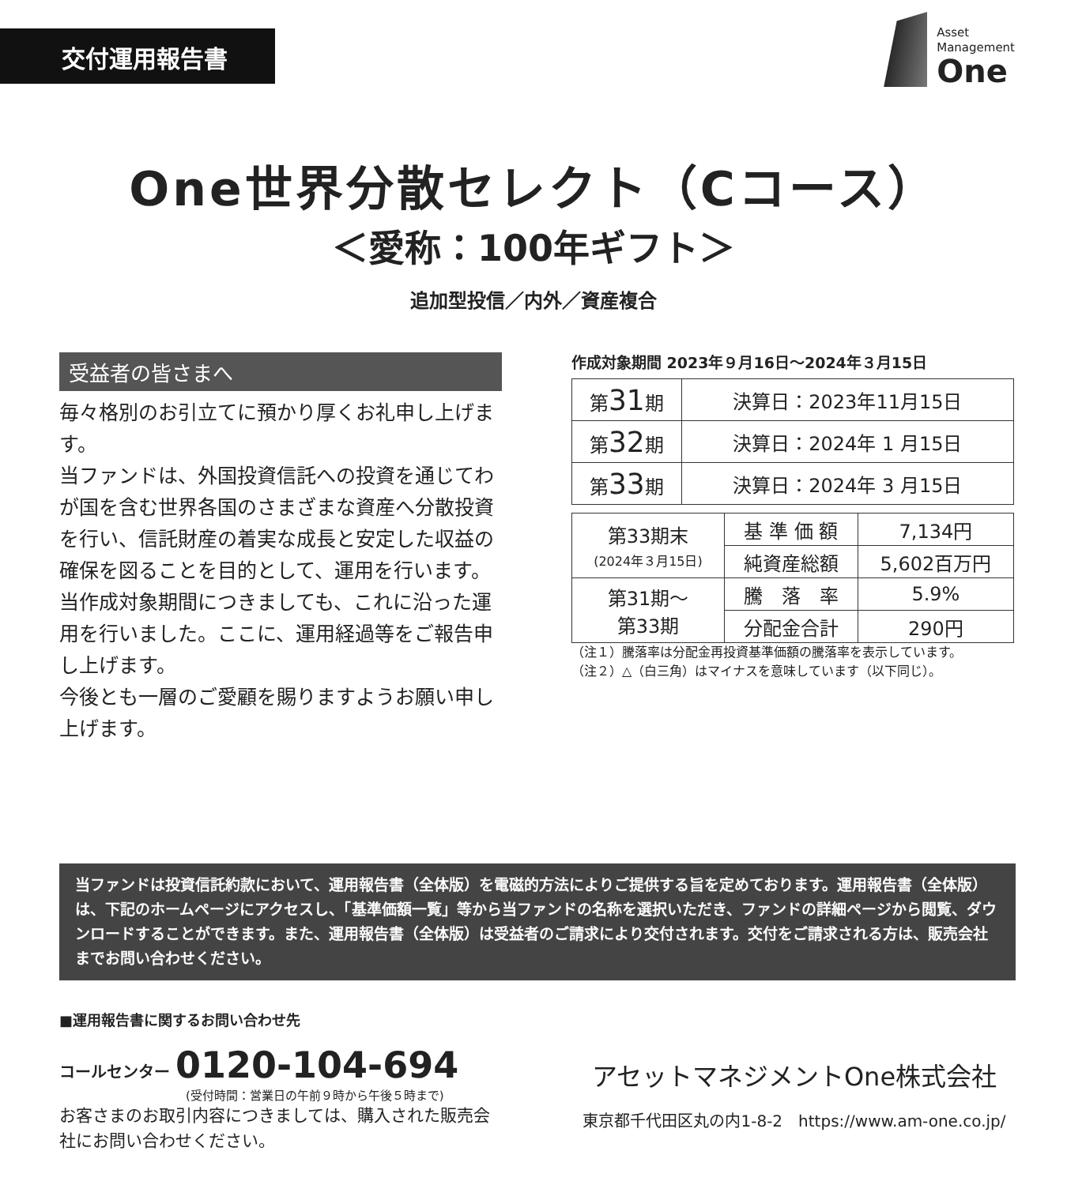交付運用報告書
Asset
Management
One
One世界分散セレクト（Cコース）
＜愛称：100年ギフト＞
追加型投信／内外／資産複合
受益者の皆さまへ
毎々格別のお引立てに預かり厚くお礼申し上げます。
当ファンドは、外国投資信託への投資を通じてわが国を含む世界各国のさまざまな資産へ分散投資を行い、信託財産の着実な成長と安定した収益の確保を図ることを目的として、運用を行います。
当作成対象期間につきましても、これに沿った運用を行いました。ここに、運用経過等をご報告申し上げます。
今後とも一層のご愛顧を賜りますようお願い申し上げます。
作成対象期間 2023年９月16日～2024年３月15日
| 第 31 期 | 決算日：2023年11月15日 |
| 第 32 期 | 決算日：2024年 1 月15日 |
| 第 33 期 | 決算日：2024年 3 月15日 |
| 第33期末 (2024年３月15日) | 基 準 価 額 | 7,134円 |
| | 純資産総額 | 5,602百万円 |
| 第31期～ 第33期 | 騰 落 率 | 5.9% |
| | 分配金合計 | 290円 |
（注１）騰落率は分配金再投資基準価額の騰落率を表示しています。
（注２）△（白三角）はマイナスを意味しています（以下同じ）。
当ファンドは投資信託約款において、運用報告書（全体版）を電磁的方法によりご提供する旨を定めております。運用報告書（全体版）は、下記のホームページにアクセスし、「基準価額一覧」等から当ファンドの名称を選択いただき、ファンドの詳細ページから閲覧、ダウンロードすることができます。また、運用報告書（全体版）は受益者のご請求により交付されます。交付をご請求される方は、販売会社までお問い合わせください。
■運用報告書に関するお問い合わせ先
コールセンター 0120-104-694
(受付時間：営業日の午前９時から午後５時まで)
お客さまのお取引内容につきましては、購入された販売会社にお問い合わせください。
アセットマネジメントOne株式会社
東京都千代田区丸の内1-8-2　https://www.am-one.co.jp/